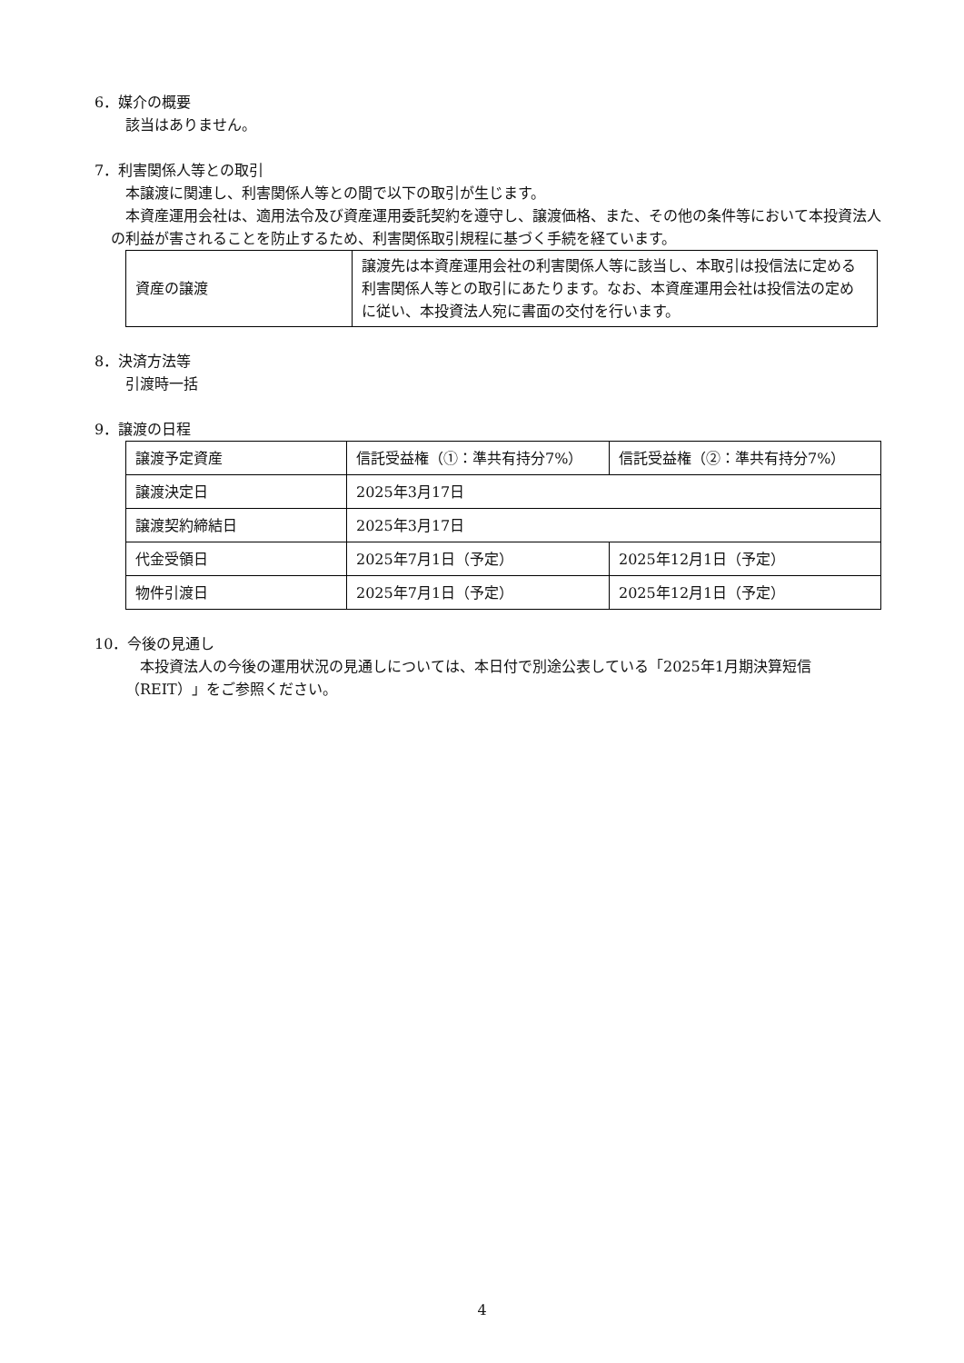6．媒介の概要
該当はありません。
7．利害関係人等との取引
本譲渡に関連し、利害関係人等との間で以下の取引が生じます。
本資産運用会社は、適用法令及び資産運用委託契約を遵守し、譲渡価格、また、その他の条件等において本投資法人の利益が害されることを防止するため、利害関係取引規程に基づく手続を経ています。
| 資産の譲渡 | 譲渡先は本資産運用会社の利害関係人等に該当し、本取引は投信法に定める利害関係人等との取引にあたります。なお、本資産運用会社は投信法の定めに従い、本投資法人宛に書面の交付を行います。 |
8．決済方法等
引渡時一括
9．譲渡の日程
| 譲渡予定資産 | 信託受益権（①：準共有持分7%） | 信託受益権（②：準共有持分7%） |
| 譲渡決定日 | 2025年3月17日 | |
| 譲渡契約締結日 | 2025年3月17日 | |
| 代金受領日 | 2025年7月1日（予定） | 2025年12月1日（予定） |
| 物件引渡日 | 2025年7月1日（予定） | 2025年12月1日（予定） |
10．今後の見通し
本投資法人の今後の運用状況の見通しについては、本日付で別途公表している「2025年1月期決算短信（REIT）」をご参照ください。
4